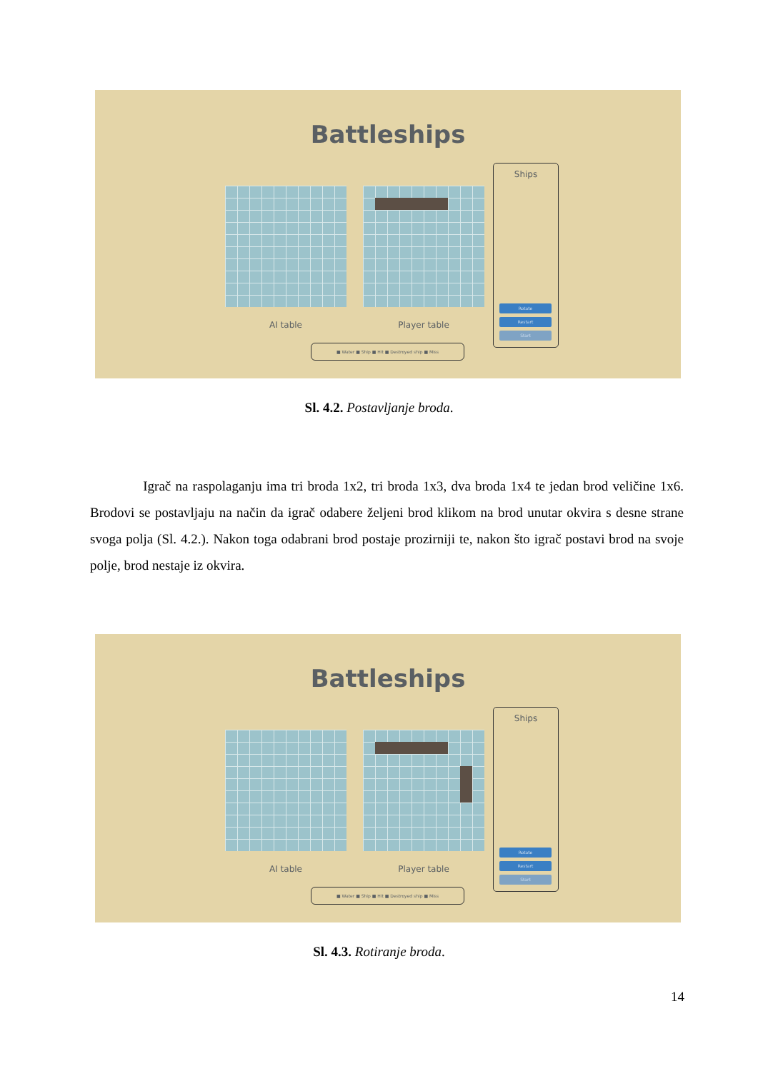Battleships
AI table Player table
Ships
Rotate
Restart
Start
■ Water ■ Ship ■ Hit ■ Destroyed ship ■ Miss
Sl. 4.2. Postavljanje broda.
Igrač na raspolaganju ima tri broda 1x2, tri broda 1x3, dva broda 1x4 te jedan brod veličine 1x6. Brodovi se postavljaju na način da igrač odabere željeni brod klikom na brod unutar okvira s desne strane svoga polja (Sl. 4.2.). Nakon toga odabrani brod postaje prozirniji te, nakon što igrač postavi brod na svoje polje, brod nestaje iz okvira.
Battleships
AI table Player table
Ships
Rotate
Restart
Start
■ Water ■ Ship ■ Hit ■ Destroyed ship ■ Miss
Sl. 4.3. Rotiranje broda.
14